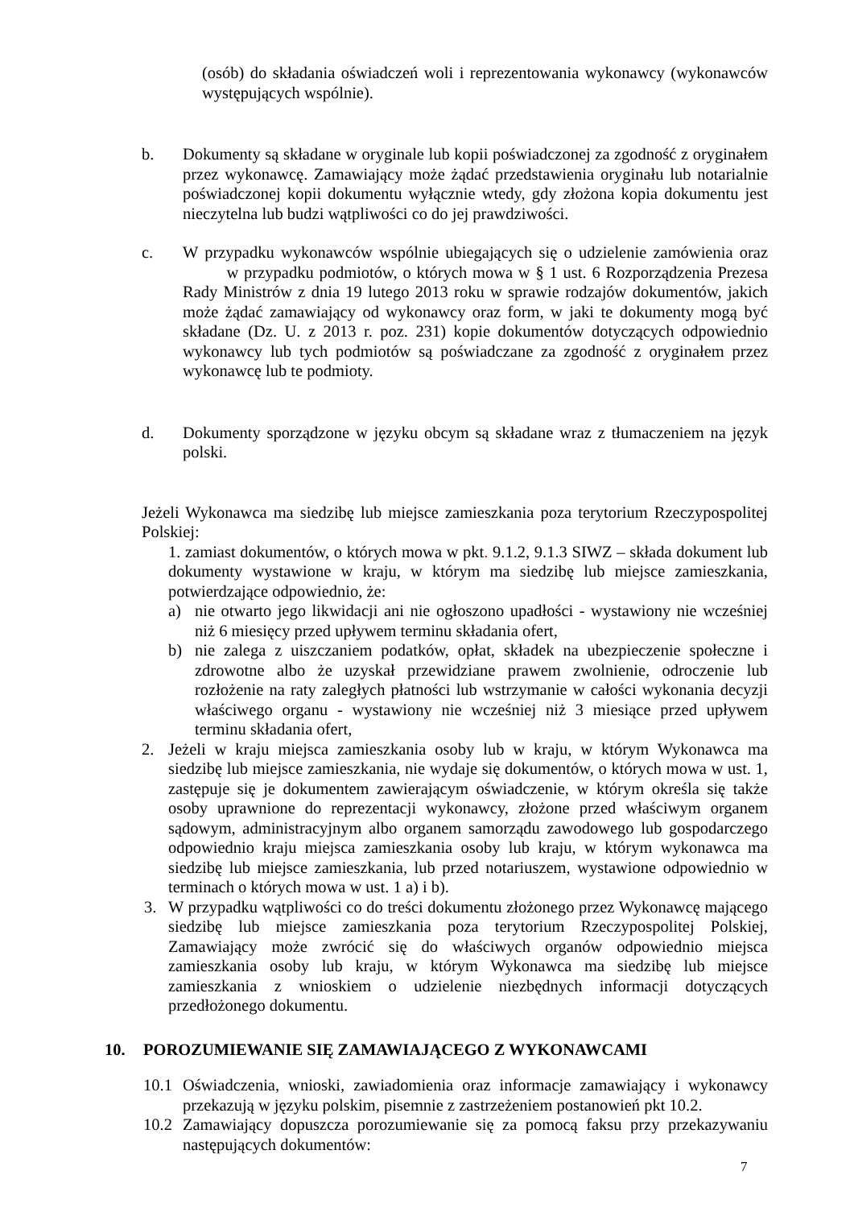(osób) do składania oświadczeń woli i reprezentowania wykonawcy (wykonawców występujących wspólnie).
b. Dokumenty są składane w oryginale lub kopii poświadczonej za zgodność z oryginałem przez wykonawcę. Zamawiający może żądać przedstawienia oryginału lub notarialnie poświadczonej kopii dokumentu wyłącznie wtedy, gdy złożona kopia dokumentu jest nieczytelna lub budzi wątpliwości co do jej prawdziwości.
c. W przypadku wykonawców wspólnie ubiegających się o udzielenie zamówienia oraz w przypadku podmiotów, o których mowa w § 1 ust. 6 Rozporządzenia Prezesa Rady Ministrów z dnia 19 lutego 2013 roku w sprawie rodzajów dokumentów, jakich może żądać zamawiający od wykonawcy oraz form, w jaki te dokumenty mogą być składane (Dz. U. z 2013 r. poz. 231) kopie dokumentów dotyczących odpowiednio wykonawcy lub tych podmiotów są poświadczane za zgodność z oryginałem przez wykonawcę lub te podmioty.
d. Dokumenty sporządzone w języku obcym są składane wraz z tłumaczeniem na język polski.
Jeżeli Wykonawca ma siedzibę lub miejsce zamieszkania poza terytorium Rzeczypospolitej Polskiej:
1. zamiast dokumentów, o których mowa w pkt. 9.1.2, 9.1.3 SIWZ – składa dokument lub dokumenty wystawione w kraju, w którym ma siedzibę lub miejsce zamieszkania, potwierdzające odpowiednio, że:
a) nie otwarto jego likwidacji ani nie ogłoszono upadłości - wystawiony nie wcześniej niż 6 miesięcy przed upływem terminu składania ofert,
b) nie zalega z uiszczaniem podatków, opłat, składek na ubezpieczenie społeczne i zdrowotne albo że uzyskał przewidziane prawem zwolnienie, odroczenie lub rozłożenie na raty zaległych płatności lub wstrzymanie w całości wykonania decyzji właściwego organu - wystawiony nie wcześniej niż 3 miesiące przed upływem terminu składania ofert,
2. Jeżeli w kraju miejsca zamieszkania osoby lub w kraju, w którym Wykonawca ma siedzibę lub miejsce zamieszkania, nie wydaje się dokumentów, o których mowa w ust. 1, zastępuje się je dokumentem zawierającym oświadczenie, w którym określa się także osoby uprawnione do reprezentacji wykonawcy, złożone przed właściwym organem sądowym, administracyjnym albo organem samorządu zawodowego lub gospodarczego odpowiednio kraju miejsca zamieszkania osoby lub kraju, w którym wykonawca ma siedzibę lub miejsce zamieszkania, lub przed notariuszem, wystawione odpowiednio w terminach o których mowa w ust. 1 a) i b).
3. W przypadku wątpliwości co do treści dokumentu złożonego przez Wykonawcę mającego siedzibę lub miejsce zamieszkania poza terytorium Rzeczypospolitej Polskiej, Zamawiający może zwrócić się do właściwych organów odpowiednio miejsca zamieszkania osoby lub kraju, w którym Wykonawca ma siedzibę lub miejsce zamieszkania z wnioskiem o udzielenie niezbędnych informacji dotyczących przedłożonego dokumentu.
10. POROZUMIEWANIE SIĘ ZAMAWIAJĄCEGO Z WYKONAWCAMI
10.1 Oświadczenia, wnioski, zawiadomienia oraz informacje zamawiający i wykonawcy przekazują w języku polskim, pisemnie z zastrzeżeniem postanowień pkt 10.2.
10.2 Zamawiający dopuszcza porozumiewanie się za pomocą faksu przy przekazywaniu następujących dokumentów:
7